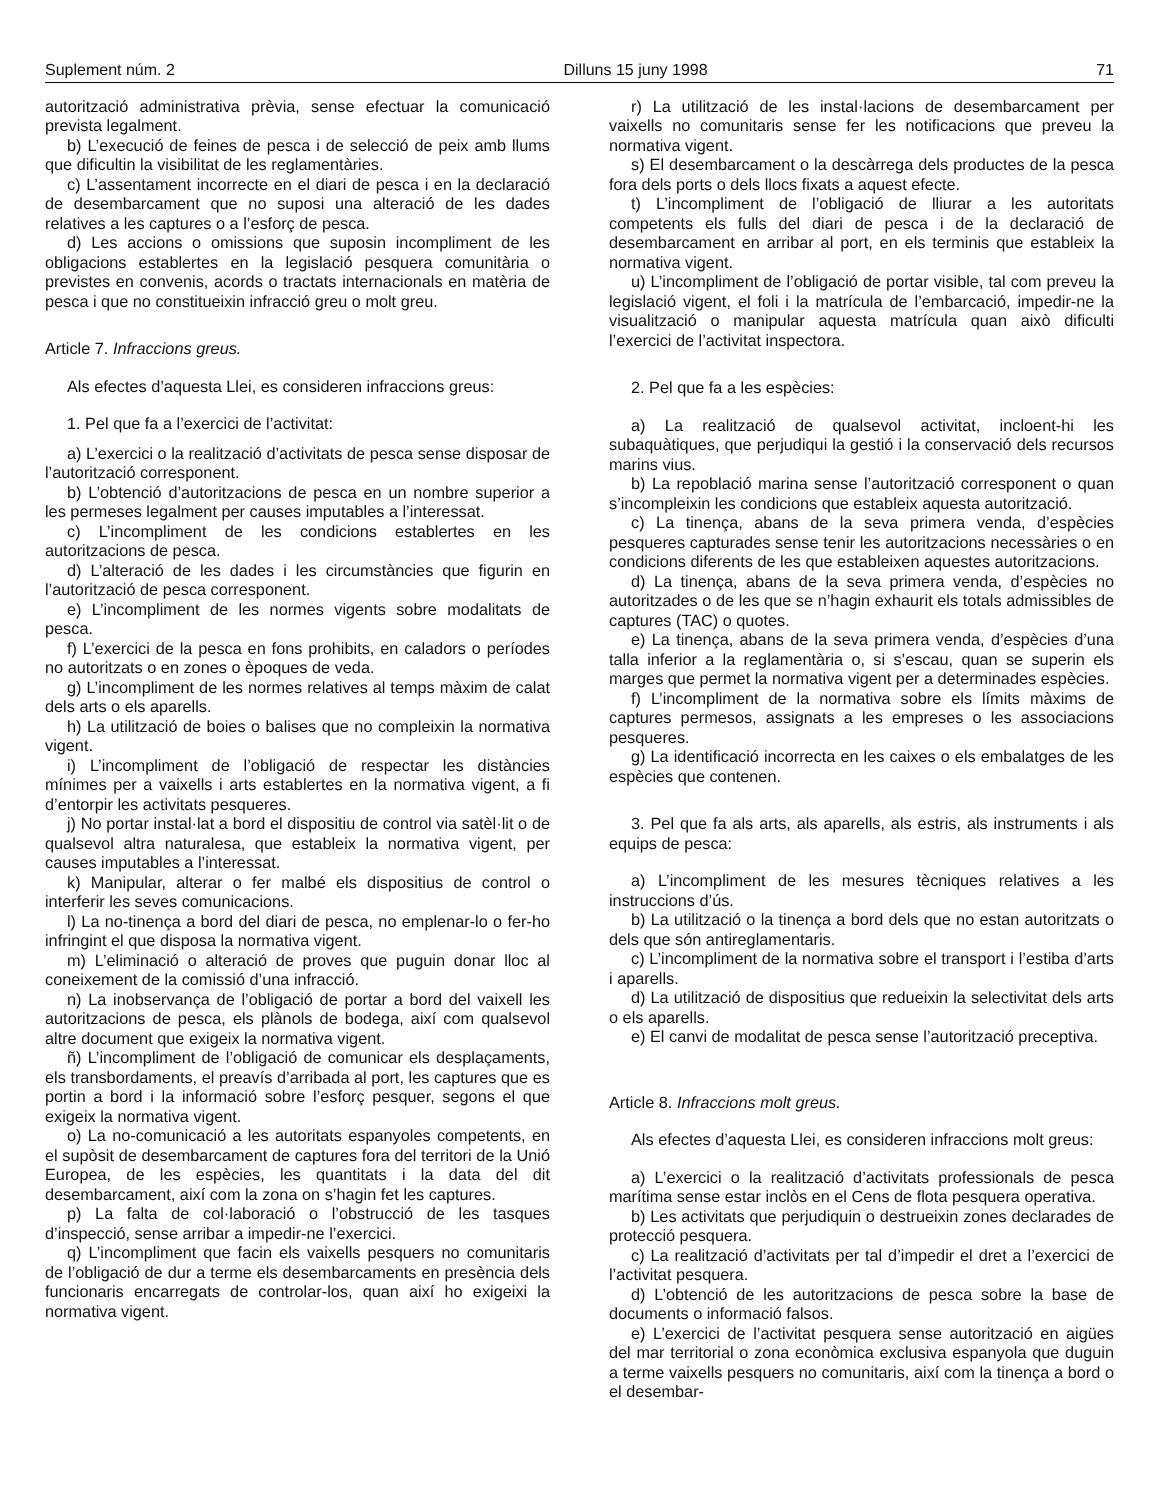Suplement núm. 2 Dilluns 15 juny 1998 71
autorització administrativa prèvia, sense efectuar la comunicació prevista legalment.
b) L’execució de feines de pesca i de selecció de peix amb llums que dificultin la visibilitat de les reglamentàries.
c) L’assentament incorrecte en el diari de pesca i en la declaració de desembarcament que no suposi una alteració de les dades relatives a les captures o a l’esforç de pesca.
d) Les accions o omissions que suposin incompliment de les obligacions establertes en la legislació pesquera comunitària o previstes en convenis, acords o tractats internacionals en matèria de pesca i que no constitueixin infracció greu o molt greu.
Article 7. Infraccions greus.
Als efectes d’aquesta Llei, es consideren infraccions greus:
1. Pel que fa a l’exercici de l’activitat:
a) L’exercici o la realització d’activitats de pesca sense disposar de l’autorització corresponent.
b) L’obtenció d’autoritzacions de pesca en un nombre superior a les permeses legalment per causes imputables a l’interessat.
c) L’incompliment de les condicions establertes en les autoritzacions de pesca.
d) L’alteració de les dades i les circumstàncies que figurin en l’autorització de pesca corresponent.
e) L’incompliment de les normes vigents sobre modalitats de pesca.
f) L’exercici de la pesca en fons prohibits, en caladors o períodes no autoritzats o en zones o èpoques de veda.
g) L’incompliment de les normes relatives al temps màxim de calat dels arts o els aparells.
h) La utilització de boies o balises que no compleixin la normativa vigent.
i) L’incompliment de l’obligació de respectar les distàncies mínimes per a vaixells i arts establertes en la normativa vigent, a fi d’entorpir les activitats pesqueres.
j) No portar instal·lat a bord el dispositiu de control via satèl·lit o de qualsevol altra naturalesa, que estableix la normativa vigent, per causes imputables a l’interessat.
k) Manipular, alterar o fer malbé els dispositius de control o interferir les seves comunicacions.
l) La no-tinença a bord del diari de pesca, no emplenar-lo o fer-ho infringint el que disposa la normativa vigent.
m) L’eliminació o alteració de proves que puguin donar lloc al coneixement de la comissió d’una infracció.
n) La inobservança de l’obligació de portar a bord del vaixell les autoritzacions de pesca, els plànols de bodega, així com qualsevol altre document que exigeix la normativa vigent.
ñ) L’incompliment de l’obligació de comunicar els desplaçaments, els transbordaments, el preavís d’arribada al port, les captures que es portin a bord i la informació sobre l’esforç pesquer, segons el que exigeix la normativa vigent.
o) La no-comunicació a les autoritats espanyoles competents, en el supòsit de desembarcament de captures fora del territori de la Unió Europea, de les espècies, les quantitats i la data del dit desembarcament, així com la zona on s’hagin fet les captures.
p) La falta de col·laboració o l’obstrucció de les tasques d’inspecció, sense arribar a impedir-ne l’exercici.
q) L’incompliment que facin els vaixells pesquers no comunitaris de l’obligació de dur a terme els desembarcaments en presència dels funcionaris encarregats de controlar-los, quan així ho exigeixi la normativa vigent.
r) La utilització de les instal·lacions de desembarcament per vaixells no comunitaris sense fer les notificacions que preveu la normativa vigent.
s) El desembarcament o la descàrrega dels productes de la pesca fora dels ports o dels llocs fixats a aquest efecte.
t) L’incompliment de l’obligació de lliurar a les autoritats competents els fulls del diari de pesca i de la declaració de desembarcament en arribar al port, en els terminis que estableix la normativa vigent.
u) L’incompliment de l’obligació de portar visible, tal com preveu la legislació vigent, el foli i la matrícula de l’embarcació, impedir-ne la visualització o manipular aquesta matrícula quan això dificulti l’exercici de l’activitat inspectora.
2. Pel que fa a les espècies:
a) La realització de qualsevol activitat, incloent-hi les subaquàtiques, que perjudiqui la gestió i la conservació dels recursos marins vius.
b) La repoblació marina sense l’autorització corresponent o quan s’incompleixin les condicions que estableix aquesta autorització.
c) La tinença, abans de la seva primera venda, d’espècies pesqueres capturades sense tenir les autoritzacions necessàries o en condicions diferents de les que estableixen aquestes autoritzacions.
d) La tinença, abans de la seva primera venda, d’espècies no autoritzades o de les que se n’hagin exhaurit els totals admissibles de captures (TAC) o quotes.
e) La tinença, abans de la seva primera venda, d’espècies d’una talla inferior a la reglamentària o, si s’escau, quan se superin els marges que permet la normativa vigent per a determinades espècies.
f) L’incompliment de la normativa sobre els límits màxims de captures permesos, assignats a les empreses o les associacions pesqueres.
g) La identificació incorrecta en les caixes o els embalatges de les espècies que contenen.
3. Pel que fa als arts, als aparells, als estris, als instruments i als equips de pesca:
a) L’incompliment de les mesures tècniques relatives a les instruccions d’ús.
b) La utilització o la tinença a bord dels que no estan autoritzats o dels que són antireglamentaris.
c) L’incompliment de la normativa sobre el transport i l’estiba d’arts i aparells.
d) La utilització de dispositius que redueixin la selectivitat dels arts o els aparells.
e) El canvi de modalitat de pesca sense l’autorització preceptiva.
Article 8. Infraccions molt greus.
Als efectes d’aquesta Llei, es consideren infraccions molt greus:
a) L’exercici o la realització d’activitats professionals de pesca marítima sense estar inclòs en el Cens de flota pesquera operativa.
b) Les activitats que perjudiquin o destrueixin zones declarades de protecció pesquera.
c) La realització d’activitats per tal d’impedir el dret a l’exercici de l’activitat pesquera.
d) L’obtenció de les autoritzacions de pesca sobre la base de documents o informació falsos.
e) L’exercici de l’activitat pesquera sense autorització en aigües del mar territorial o zona econòmica exclusiva espanyola que duguin a terme vaixells pesquers no comunitaris, així com la tinença a bord o el desembar-